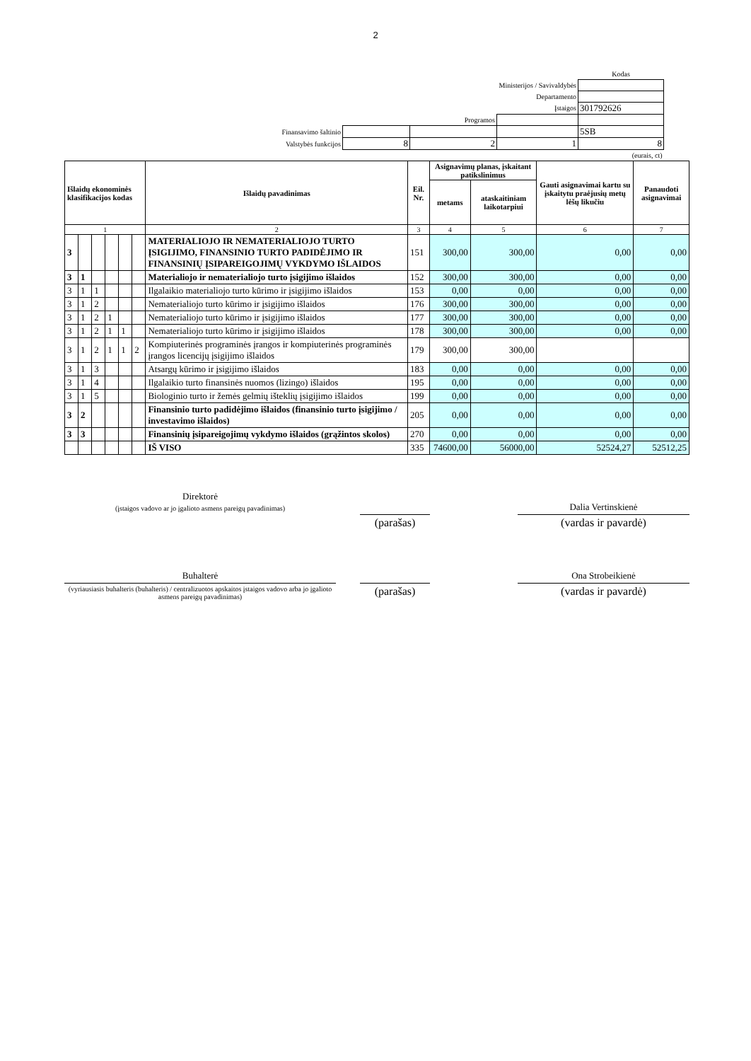2
| | | | | Kodas |
| Ministerijos / Savivaldybės | | | | |
| Departamento | | | | |
| Įstaigos | | | | 301792626 |
| Programos | | | | |
| Finansavimo šaltinio | | | | 5SB |
| Valstybės funkcijos | 8 | 2 | 1 | 8 |
| (eurais, ct) | | | | |
| Išlaidų ekonominės klasifikacijos kodas | | | | | | Išlaidų pavadinimas | Eil. Nr. | Asignavimų planas, įskaitant patikslinimus | | Gauti asignavimai kartu su įskaitytu praėjusių metų lėšų likučiu | Panaudoti asignavimai |
| --- | --- | --- | --- | --- | --- | --- | --- | --- | --- | --- | --- |
| | | | | | | | | metams | ataskaitiniam laikotarpiui | | |
| 1 | | | | | | 2 | 3 | 4 | 5 | 6 | 7 |
| 3 | | | | | | MATERIALIOJO IR NEMATERIALIOJO TURTO ĮSIGIJIMO, FINANSINIO TURTO PADIDĖJIMO IR FINANSINIŲ ĮSIPAREIGOJIMŲ VYKDYMO IŠLAIDOS | 151 | 300,00 | 300,00 | 0,00 | 0,00 |
| 3 | 1 | | | | | Materialiojo ir nematerialiojo turto įsigijimo išlaidos | 152 | 300,00 | 300,00 | 0,00 | 0,00 |
| 3 | 1 | 1 | | | | Ilgalaikio materialiojo turto kūrimo ir įsigijimo išlaidos | 153 | 0,00 | 0,00 | 0,00 | 0,00 |
| 3 | 1 | 2 | | | | Nematerialiojo turto kūrimo ir įsigijimo išlaidos | 176 | 300,00 | 300,00 | 0,00 | 0,00 |
| 3 | 1 | 2 | 1 | | | Nematerialiojo turto kūrimo ir įsigijimo išlaidos | 177 | 300,00 | 300,00 | 0,00 | 0,00 |
| 3 | 1 | 2 | 1 | 1 | | Nematerialiojo turto kūrimo ir įsigijimo išlaidos | 178 | 300,00 | 300,00 | 0,00 | 0,00 |
| 3 | 1 | 2 | 1 | 1 | 2 | Kompiuterinės programinės įrangos ir kompiuterinės programinės įrangos licencijų įsigijimo išlaidos | 179 | 300,00 | 300,00 | | |
| 3 | 1 | 3 | | | | Atsargų kūrimo ir įsigijimo išlaidos | 183 | 0,00 | 0,00 | 0,00 | 0,00 |
| 3 | 1 | 4 | | | | Ilgalaikio turto finansinės nuomos (lizingo) išlaidos | 195 | 0,00 | 0,00 | 0,00 | 0,00 |
| 3 | 1 | 5 | | | | Biologinio turto ir žemės gelmių išteklių įsigijimo išlaidos | 199 | 0,00 | 0,00 | 0,00 | 0,00 |
| 3 | 2 | | | | | Finansinio turto padidėjimo išlaidos (finansinio turto įsigijimo / investavimo išlaidos) | 205 | 0,00 | 0,00 | 0,00 | 0,00 |
| 3 | 3 | | | | | Finansinių įsipareigojimų vykdymo išlaidos (grąžintos skolos) | 270 | 0,00 | 0,00 | 0,00 | 0,00 |
| | | | | | | IŠ VISO | 335 | 74600,00 | 56000,00 | 52524,27 | 52512,25 |
| Direktorė (įstaigos vadovo ar jo įgalioto asmens pareigų pavadinimas) | | | | Dalia Vertinskienė |
| | | (parašas) | | (vardas ir pavardė) |
| Buhalterė | | | | Ona Strobeikienė |
| (vyriausiasis buhalteris (buhalteris) / centralizuotos apskaitos įstaigos vadovo arba jo įgalioto asmens pareigų pavadinimas) | | (parašas) | | (vardas ir pavardė) |